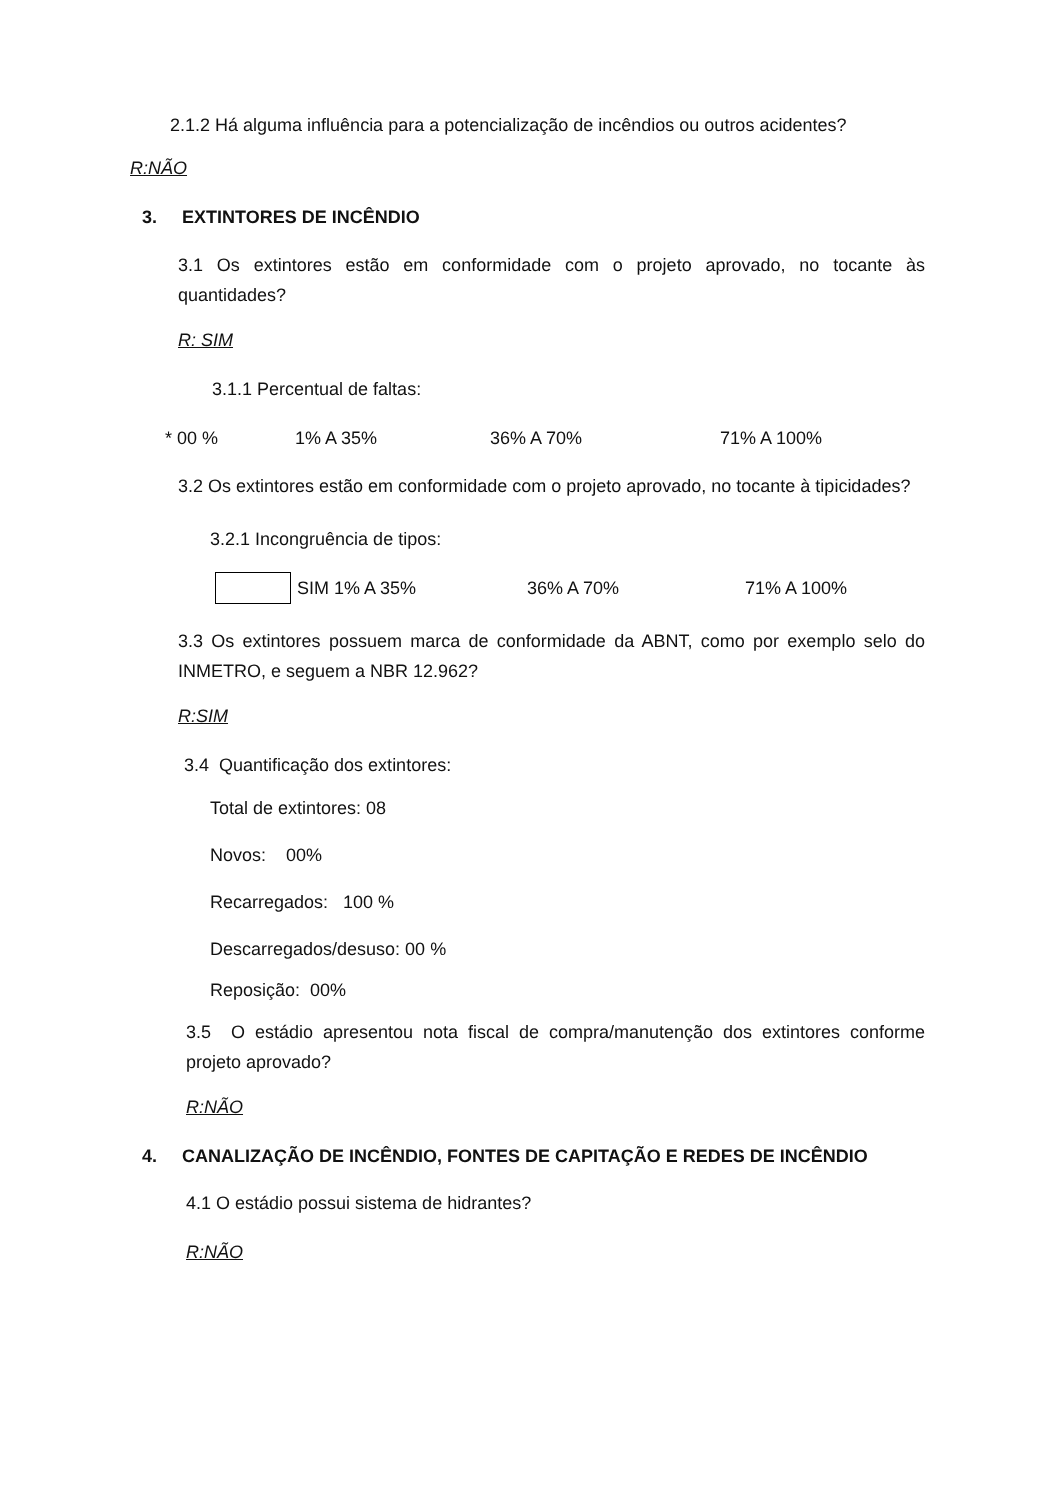2.1.2 Há alguma influência para a potencialização de incêndios ou outros acidentes?
R:NÃO
3. EXTINTORES DE INCÊNDIO
3.1 Os extintores estão em conformidade com o projeto aprovado, no tocante às quantidades?
R: SIM
3.1.1 Percentual de faltas:
* 00 % 1% A 35% 36% A 70% 71% A 100%
3.2 Os extintores estão em conformidade com o projeto aprovado, no tocante à tipicidades?
3.2.1 Incongruência de tipos:
SIM 1% A 35% 36% A 70% 71% A 100%
3.3 Os extintores possuem marca de conformidade da ABNT, como por exemplo selo do INMETRO, e seguem a NBR 12.962?
R:SIM
3.4 Quantificação dos extintores:
Total de extintores: 08
Novos: 00%
Recarregados: 100 %
Descarregados/desuso: 00 %
Reposição: 00%
3.5 O estádio apresentou nota fiscal de compra/manutenção dos extintores conforme projeto aprovado?
R:NÃO
4. CANALIZAÇÃO DE INCÊNDIO, FONTES DE CAPITAÇÃO E REDES DE INCÊNDIO
4.1 O estádio possui sistema de hidrantes?
R:NÃO